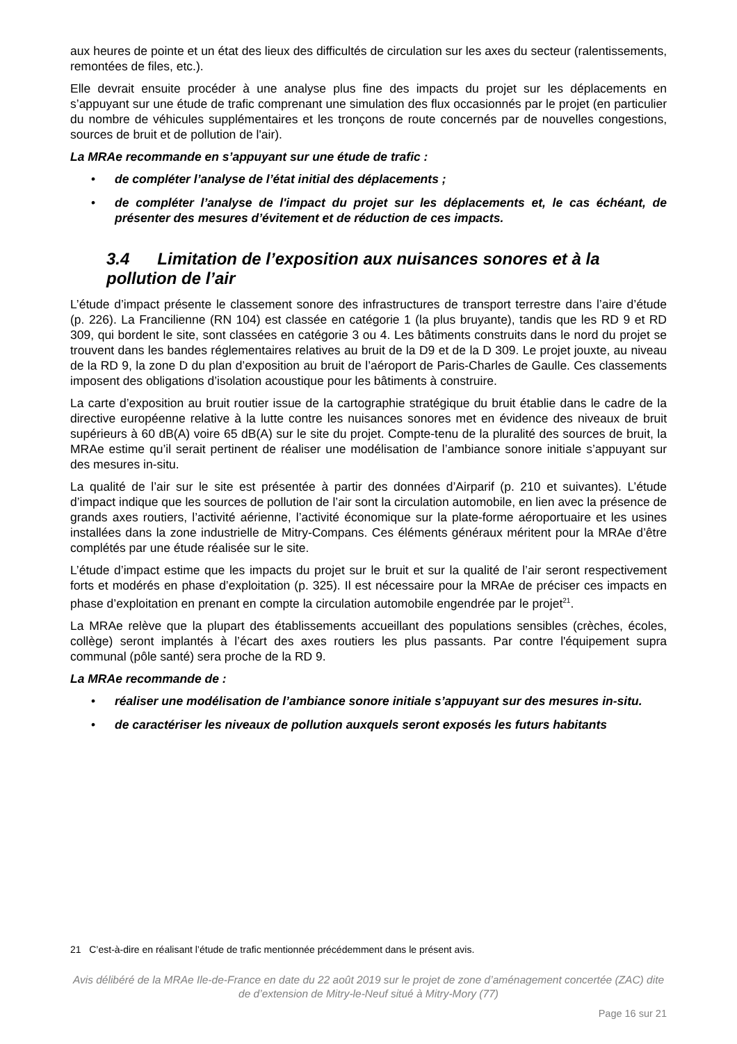aux heures de pointe et un état des lieux des difficultés de circulation sur les axes du secteur (ralentissements, remontées de files, etc.).
Elle devrait ensuite procéder à une analyse plus fine des impacts du projet sur les déplacements en s’appuyant sur une étude de trafic comprenant une simulation des flux occasionnés par le projet (en particulier du nombre de véhicules supplémentaires et les tronçons de route concernés par de nouvelles congestions, sources de bruit et de pollution de l'air).
La MRAe recommande en s’appuyant sur une étude de trafic :
• de compléter l’analyse de l’état initial des déplacements ;
• de compléter l’analyse de l'impact du projet sur les déplacements et, le cas échéant, de présenter des mesures d’évitement et de réduction de ces impacts.
3.4 Limitation de l’exposition aux nuisances sonores et à la pollution de l’air
L’étude d’impact présente le classement sonore des infrastructures de transport terrestre dans l’aire d’étude (p. 226). La Francilienne (RN 104) est classée en catégorie 1 (la plus bruyante), tandis que les RD 9 et RD 309, qui bordent le site, sont classées en catégorie 3 ou 4. Les bâtiments construits dans le nord du projet se trouvent dans les bandes réglementaires relatives au bruit de la D9 et de la D 309. Le projet jouxte, au niveau de la RD 9, la zone D du plan d’exposition au bruit de l’aéroport de Paris-Charles de Gaulle. Ces classements imposent des obligations d’isolation acoustique pour les bâtiments à construire.
La carte d’exposition au bruit routier issue de la cartographie stratégique du bruit établie dans le cadre de la directive européenne relative à la lutte contre les nuisances sonores met en évidence des niveaux de bruit supérieurs à 60 dB(A) voire 65 dB(A) sur le site du projet. Compte-tenu de la pluralité des sources de bruit, la MRAe estime qu’il serait pertinent de réaliser une modélisation de l’ambiance sonore initiale s’appuyant sur des mesures in-situ.
La qualité de l’air sur le site est présentée à partir des données d’Airparif (p. 210 et suivantes). L’étude d’impact indique que les sources de pollution de l’air sont la circulation automobile, en lien avec la présence de grands axes routiers, l’activité aérienne, l’activité économique sur la plate-forme aéroportuaire et les usines installées dans la zone industrielle de Mitry-Compans. Ces éléments généraux méritent pour la MRAe d’être complétés par une étude réalisée sur le site.
L’étude d’impact estime que les impacts du projet sur le bruit et sur la qualité de l’air seront respectivement forts et modérés en phase d’exploitation (p. 325). Il est nécessaire pour la MRAe de préciser ces impacts en phase d’exploitation en prenant en compte la circulation automobile engendrée par le projet<sup>21</sup>.
La MRAe relève que la plupart des établissements accueillant des populations sensibles (crèches, écoles, collège) seront implantés à l’écart des axes routiers les plus passants. Par contre l'équipement supra communal (pôle santé) sera proche de la RD 9.
La MRAe recommande de :
• réaliser une modélisation de l’ambiance sonore initiale s’appuyant sur des mesures in-situ.
• de caractériser les niveaux de pollution auxquels seront exposés les futurs habitants
21 C’est-à-dire en réalisant l’étude de trafic mentionnée précédemment dans le présent avis.
Avis délibéré de la MRAe Ile-de-France en date du 22 août 2019 sur le projet de zone d’aménagement concertée (ZAC) dite de d’extension de Mitry-le-Neuf situé à Mitry-Mory (77)
Page 16 sur 21